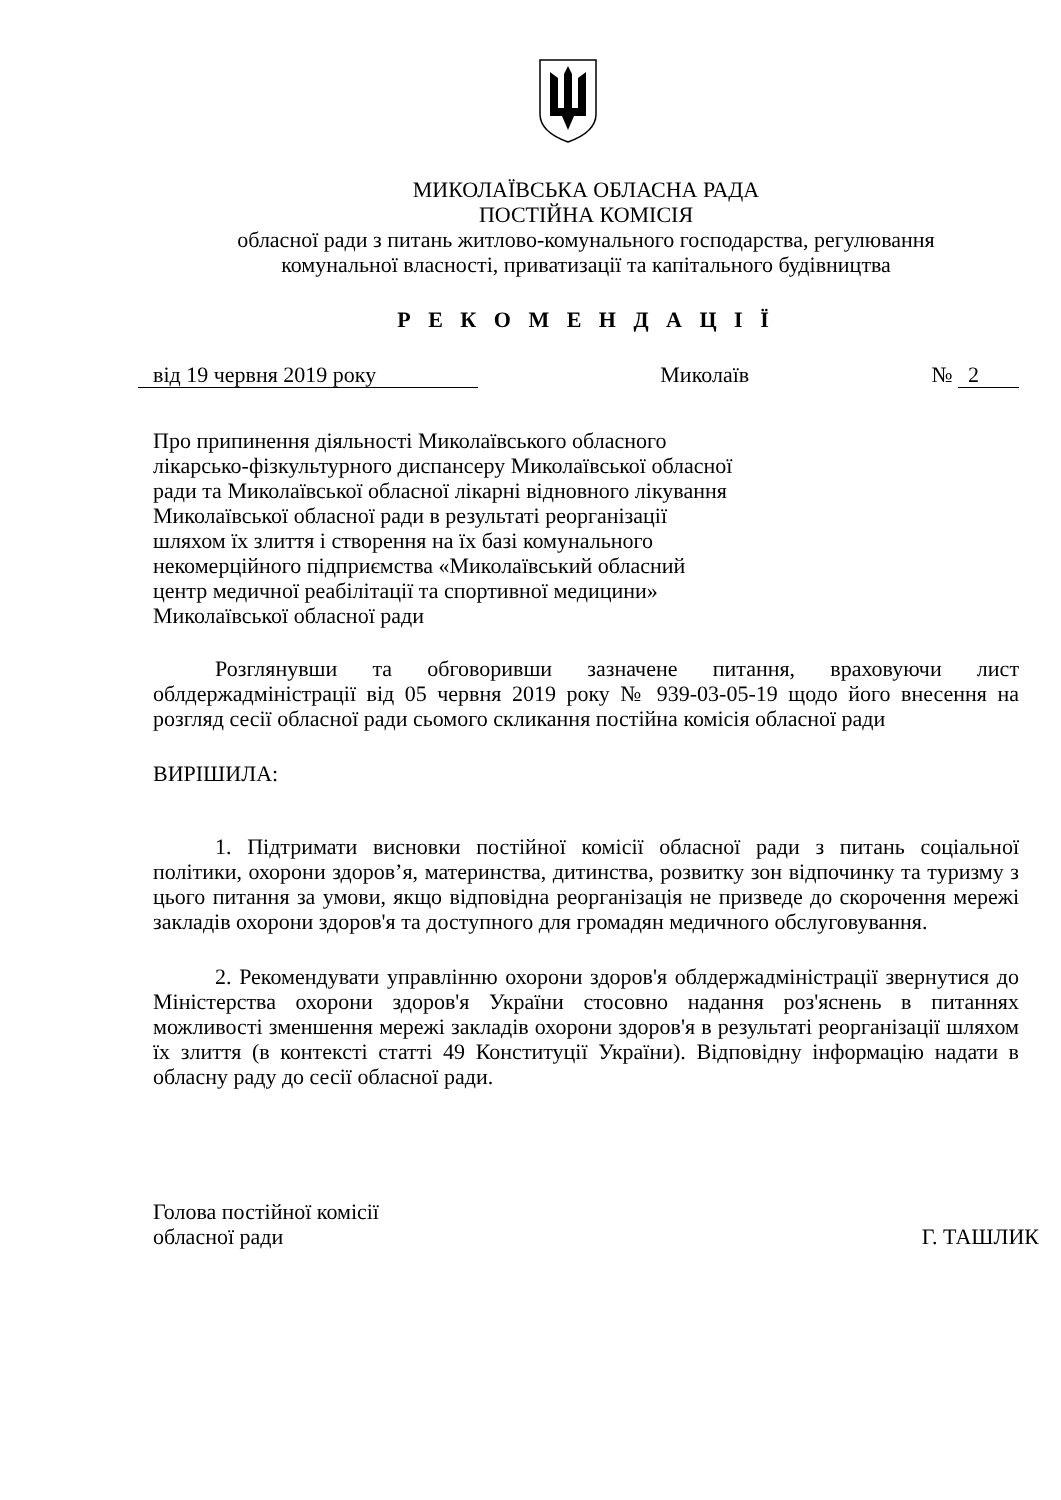МИКОЛАЇВСЬКА ОБЛАСНА РАДА
ПОСТІЙНА КОМІСІЯ
обласної ради з питань житлово-комунального господарства, регулювання
комунальної власності, приватизації та капітального будівництва
Р Е К О М Е Н Д А Ц І Ї
від 19 червня 2019 року Миколаїв № 2
Про припинення діяльності Миколаївського обласного лікарсько-фізкультурного диспансеру Миколаївської обласної ради та Миколаївської обласної лікарні відновного лікування Миколаївської обласної ради в результаті реорганізації шляхом їх злиття і створення на їх базі комунального некомерційного підприємства «Миколаївський обласний центр медичної реабілітації та спортивної медицини» Миколаївської обласної ради
Розглянувши та обговоривши зазначене питання, враховуючи лист облдержадміністрації від 05 червня 2019 року № 939-03-05-19 щодо його внесення на розгляд сесії обласної ради сьомого скликання постійна комісія обласної ради
ВИРІШИЛА:
1. Підтримати висновки постійної комісії обласної ради з питань соціальної політики, охорони здоров’я, материнства, дитинства, розвитку зон відпочинку та туризму з цього питання за умови, якщо відповідна реорганізація не призведе до скорочення мережі закладів охорони здоров'я та доступного для громадян медичного обслуговування.
2. Рекомендувати управлінню охорони здоров'я облдержадміністрації звернутися до Міністерства охорони здоров'я України стосовно надання роз'яснень в питаннях можливості зменшення мережі закладів охорони здоров'я в результаті реорганізації шляхом їх злиття (в контексті статті 49 Конституції України). Відповідну інформацію надати в обласну раду до сесії обласної ради.
Голова постійної комісії
обласної ради Г. ТАШЛИК